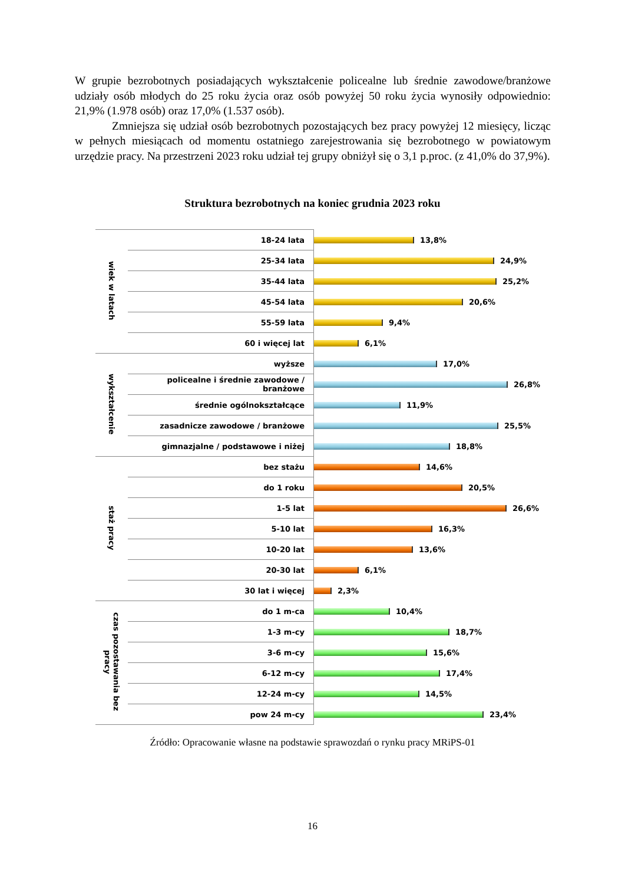W grupie bezrobotnych posiadających wykształcenie policealne lub średnie zawodowe/branżowe udziały osób młodych do 25 roku życia oraz osób powyżej 50 roku życia wynosiły odpowiednio: 21,9% (1.978 osób) oraz 17,0% (1.537 osób).
Zmniejsza się udział osób bezrobotnych pozostających bez pracy powyżej 12 miesięcy, licząc w pełnych miesiącach od momentu ostatniego zarejestrowania się bezrobotnego w powiatowym urzędzie pracy. Na przestrzeni 2023 roku udział tej grupy obniżył się o 3,1 p.proc. (z 41,0% do 37,9%).
Struktura bezrobotnych na koniec grudnia 2023 roku
| wiek w latach | 18-24 lata | 13,8% |
| | 25-34 lata | 24,9% |
| | 35-44 lata | 25,2% |
| | 45-54 lata | 20,6% |
| | 55-59 lata | 9,4% |
| | 60 i więcej lat | 6,1% |
| wykształcenie | wyższe | 17,0% |
| | policealne i średnie zawodowe / branżowe | 26,8% |
| | średnie ogólnokształcące | 11,9% |
| | zasadnicze zawodowe / branżowe | 25,5% |
| | gimnazjalne / podstawowe i niżej | 18,8% |
| staż pracy | bez stażu | 14,6% |
| | do 1 roku | 20,5% |
| | 1-5 lat | 26,6% |
| | 5-10 lat | 16,3% |
| | 10-20 lat | 13,6% |
| | 20-30 lat | 6,1% |
| | 30 lat i więcej | 2,3% |
| czas pozostawania bez pracy | do 1 m-ca | 10,4% |
| | 1-3 m-cy | 18,7% |
| | 3-6 m-cy | 15,6% |
| | 6-12 m-cy | 17,4% |
| | 12-24 m-cy | 14,5% |
| | pow 24 m-cy | 23,4% |
Źródło: Opracowanie własne na podstawie sprawozdań o rynku pracy MRiPS-01
16